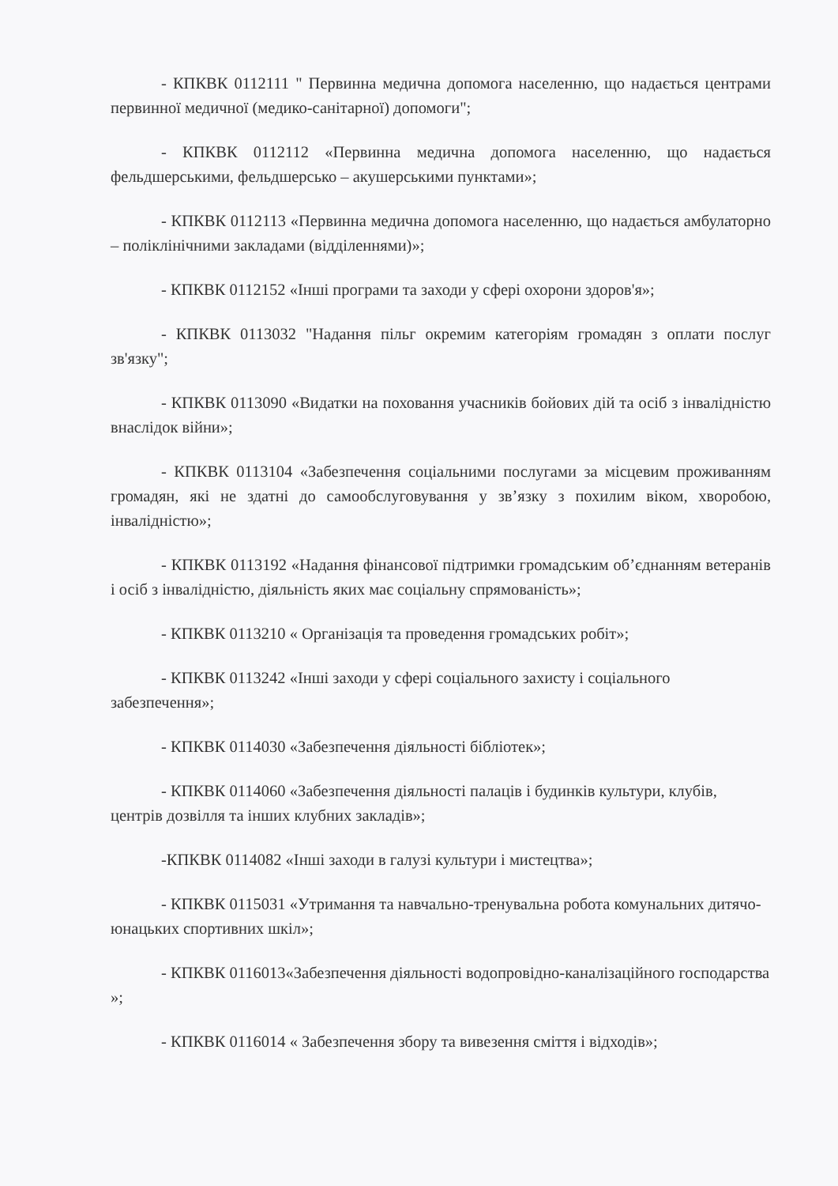- КПКВК 0112111 " Первинна медична допомога населенню, що надається центрами первинної медичної (медико-санітарної) допомоги";
- КПКВК 0112112 «Первинна медична допомога населенню, що надається фельдшерськими, фельдшерсько – акушерськими пунктами»;
- КПКВК 0112113 «Первинна медична допомога населенню, що надається амбулаторно – поліклінічними закладами (відділеннями)»;
- КПКВК 0112152 «Інші програми та заходи у сфері охорони здоров'я»;
- КПКВК 0113032 "Надання пільг окремим категоріям громадян з оплати послуг зв'язку";
- КПКВК 0113090 «Видатки на поховання учасників бойових дій та осіб з інвалідністю внаслідок війни»;
- КПКВК 0113104 «Забезпечення соціальними послугами за місцевим проживанням громадян, які не здатні до самообслуговування у зв’язку з похилим віком, хворобою, інвалідністю»;
- КПКВК 0113192 «Надання фінансової підтримки громадським об’єднанням ветеранів і осіб з інвалідністю, діяльність яких має соціальну спрямованість»;
- КПКВК 0113210 « Організація та проведення громадських робіт»;
- КПКВК 0113242 «Інші заходи у сфері соціального захисту і соціального забезпечення»;
- КПКВК 0114030 «Забезпечення діяльності бібліотек»;
- КПКВК 0114060 «Забезпечення діяльності палаців і будинків культури, клубів, центрів дозвілля та інших клубних закладів»;
-КПКВК 0114082 «Інші заходи в галузі культури і мистецтва»;
- КПКВК 0115031 «Утримання та навчально-тренувальна робота комунальних дитячо-юнацьких спортивних шкіл»;
- КПКВК 0116013«Забезпечення діяльності водопровідно-каналізаційного господарства »;
- КПКВК 0116014 « Забезпечення збору та вивезення сміття і відходів»;